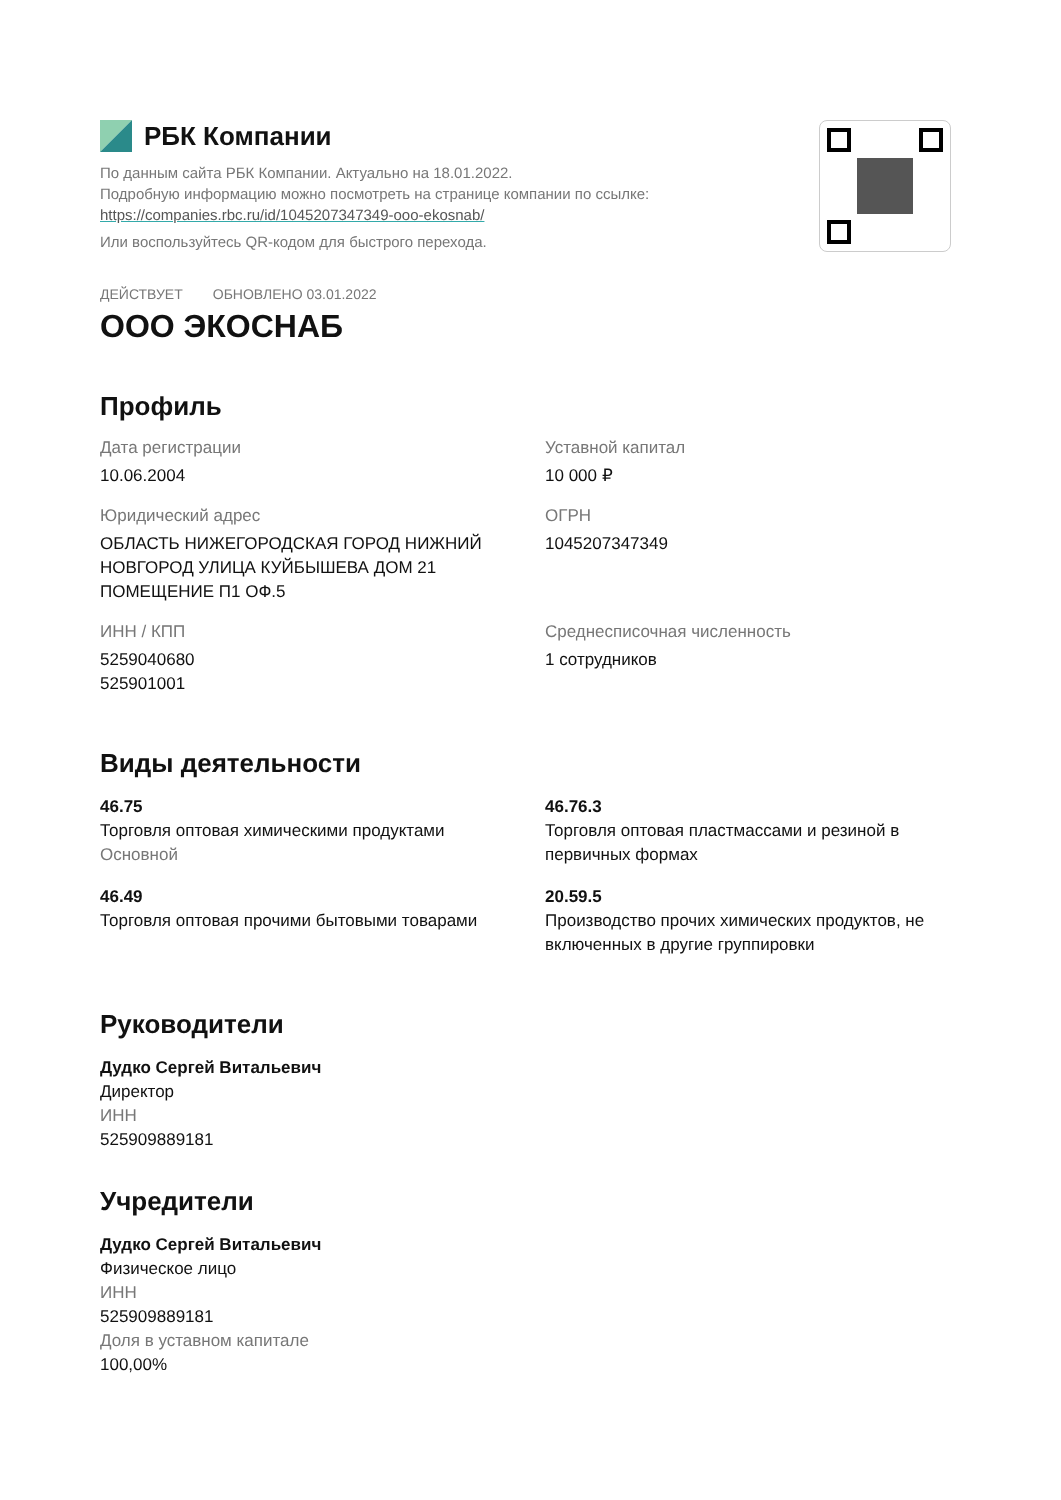РБК Компании
По данным сайта РБК Компании. Актуально на 18.01.2022.
Подробную информацию можно посмотреть на странице компании по ссылке:
https://companies.rbc.ru/id/1045207347349-ooo-ekosnab/
Или воспользуйтесь QR-кодом для быстрого перехода.
ДЕЙСТВУЕТ ОБНОВЛЕНО 03.01.2022
ООО ЭКОСНАБ
Профиль
Дата регистрации
10.06.2004
Уставной капитал
10 000 ₽
Юридический адрес
ОБЛАСТЬ НИЖЕГОРОДСКАЯ ГОРОД НИЖНИЙ НОВГОРОД УЛИЦА КУЙБЫШЕВА ДОМ 21 ПОМЕЩЕНИЕ П1 ОФ.5
ОГРН
1045207347349
ИНН / КПП
5259040680
525901001
Среднесписочная численность
1 сотрудников
Виды деятельности
46.75
Торговля оптовая химическими продуктами
Основной
46.76.3
Торговля оптовая пластмассами и резиной в первичных формах
46.49
Торговля оптовая прочими бытовыми товарами
20.59.5
Производство прочих химических продуктов, не включенных в другие группировки
Руководители
Дудко Сергей Витальевич
Директор
ИНН
525909889181
Учредители
Дудко Сергей Витальевич
Физическое лицо
ИНН
525909889181
Доля в уставном капитале
100,00%